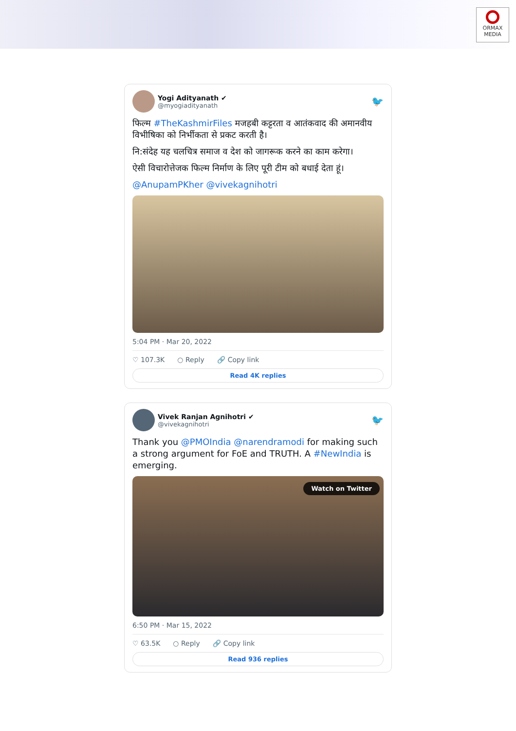ORMAX
MEDIA
Yogi Adityanath ✔
@myogiadityanath
🐦
फिल्म #TheKashmirFiles मजहबी कट्टरता व आतंकवाद की अमानवीय विभीषिका को निर्भीकता से प्रकट करती है।
नि:संदेह यह चलचित्र समाज व देश को जागरूक करने का काम करेगा।
ऐसी विचारोत्तेजक फिल्म निर्माण के लिए पूरी टीम को बधाई देता हूं।
@AnupamPKher @vivekagnihotri
5:04 PM · Mar 20, 2022
♡ 107.3K ○ Reply 🔗 Copy link
Read 4K replies
Vivek Ranjan Agnihotri ✔
@vivekagnihotri
🐦
Thank you @PMOIndia @narendramodi for making such a strong argument for FoE and TRUTH. A #NewIndia is emerging.
Watch on Twitter
6:50 PM · Mar 15, 2022
♡ 63.5K ○ Reply 🔗 Copy link
Read 936 replies